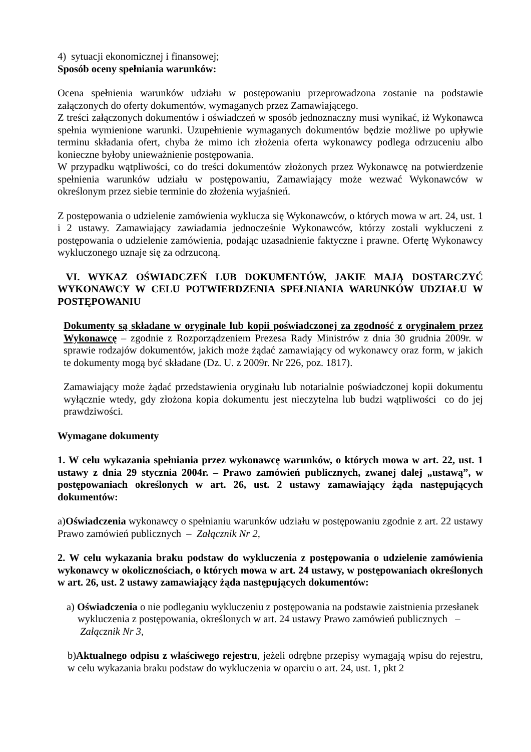4) sytuacji ekonomicznej i finansowej;
Sposób oceny spełniania warunków:
Ocena spełnienia warunków udziału w postępowaniu przeprowadzona zostanie na podstawie załączonych do oferty dokumentów, wymaganych przez Zamawiającego.
Z treści załączonych dokumentów i oświadczeń w sposób jednoznaczny musi wynikać, iż Wykonawca spełnia wymienione warunki. Uzupełnienie wymaganych dokumentów będzie możliwe po upływie terminu składania ofert, chyba że mimo ich złożenia oferta wykonawcy podlega odrzuceniu albo konieczne byłoby unieważnienie postępowania.
W przypadku wątpliwości, co do treści dokumentów złożonych przez Wykonawcę na potwierdzenie spełnienia warunków udziału w postępowaniu, Zamawiający może wezwać Wykonawców w określonym przez siebie terminie do złożenia wyjaśnień.
Z postępowania o udzielenie zamówienia wyklucza się Wykonawców, o których mowa w art. 24, ust. 1 i 2 ustawy. Zamawiający zawiadamia jednocześnie Wykonawców, którzy zostali wykluczeni z postępowania o udzielenie zamówienia, podając uzasadnienie faktyczne i prawne. Ofertę Wykonawcy wykluczonego uznaje się za odrzuconą.
VI. WYKAZ OŚWIADCZEŃ LUB DOKUMENTÓW, JAKIE MAJĄ DOSTARCZYĆ WYKONAWCY W CELU POTWIERDZENIA SPEŁNIANIA WARUNKÓW UDZIAŁU W POSTĘPOWANIU
Dokumenty są składane w oryginale lub kopii poświadczonej za zgodność z oryginałem przez Wykonawcę – zgodnie z Rozporządzeniem Prezesa Rady Ministrów z dnia 30 grudnia 2009r. w sprawie rodzajów dokumentów, jakich może żądać zamawiający od wykonawcy oraz form, w jakich te dokumenty mogą być składane (Dz. U. z 2009r. Nr 226, poz. 1817).
Zamawiający może żądać przedstawienia oryginału lub notarialnie poświadczonej kopii dokumentu wyłącznie wtedy, gdy złożona kopia dokumentu jest nieczytelna lub budzi wątpliwości co do jej prawdziwości.
Wymagane dokumenty
1. W celu wykazania spełniania przez wykonawcę warunków, o których mowa w art. 22, ust. 1 ustawy z dnia 29 stycznia 2004r. – Prawo zamówień publicznych, zwanej dalej „ustawą”, w postępowaniach określonych w art. 26, ust. 2 ustawy zamawiający żąda następujących dokumentów:
a)Oświadczenia wykonawcy o spełnianiu warunków udziału w postępowaniu zgodnie z art. 22 ustawy Prawo zamówień publicznych – Załącznik Nr 2,
2. W celu wykazania braku podstaw do wykluczenia z postępowania o udzielenie zamówienia wykonawcy w okolicznościach, o których mowa w art. 24 ustawy, w postępowaniach określonych w art. 26, ust. 2 ustawy zamawiający żąda następujących dokumentów:
a) Oświadczenia o nie podleganiu wykluczeniu z postępowania na podstawie zaistnienia przesłanek wykluczenia z postępowania, określonych w art. 24 ustawy Prawo zamówień publicznych – Załącznik Nr 3,
b)Aktualnego odpisu z właściwego rejestru, jeżeli odrębne przepisy wymagają wpisu do rejestru, w celu wykazania braku podstaw do wykluczenia w oparciu o art. 24, ust. 1, pkt 2